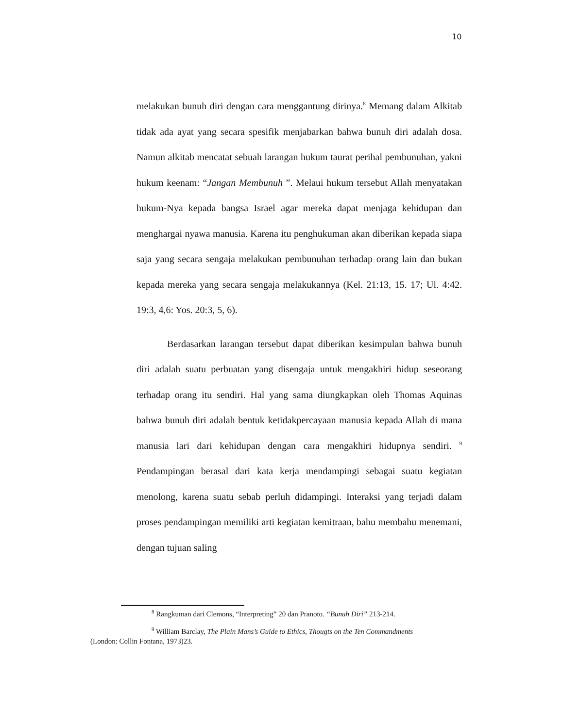10
melakukan bunuh diri dengan cara menggantung dirinya.<sup>8</sup> Memang dalam Alkitab tidak ada ayat yang secara spesifik menjabarkan bahwa bunuh diri adalah dosa. Namun alkitab mencatat sebuah larangan hukum taurat perihal pembunuhan, yakni hukum keenam: “Jangan Membunuh ”. Melaui hukum tersebut Allah menyatakan hukum-Nya kepada bangsa Israel agar mereka dapat menjaga kehidupan dan menghargai nyawa manusia. Karena itu penghukuman akan diberikan kepada siapa saja yang secara sengaja melakukan pembunuhan terhadap orang lain dan bukan kepada mereka yang secara sengaja melakukannya (Kel. 21:13, 15. 17; Ul. 4:42. 19:3, 4,6: Yos. 20:3, 5, 6).
Berdasarkan larangan tersebut dapat diberikan kesimpulan bahwa bunuh diri adalah suatu perbuatan yang disengaja untuk mengakhiri hidup seseorang terhadap orang itu sendiri. Hal yang sama diungkapkan oleh Thomas Aquinas bahwa bunuh diri adalah bentuk ketidakpercayaan manusia kepada Allah di mana manusia lari dari kehidupan dengan cara mengakhiri hidupnya sendiri. <sup>9</sup> Pendampingan berasal dari kata kerja mendampingi sebagai suatu kegiatan menolong, karena suatu sebab perluh didampingi. Interaksi yang terjadi dalam proses pendampingan memiliki arti kegiatan kemitraan, bahu membahu menemani, dengan tujuan saling
<sup>8</sup> Rangkuman dari Clemons, “Interpreting” 20 dan Pranoto. “Bunuh Diri” 213-214.
<sup>9</sup> William Barclay, The Plain Mans’s Guide to Ethics, Thougts on the Ten Commandments
(London: Collin Fontana, 1973)23.